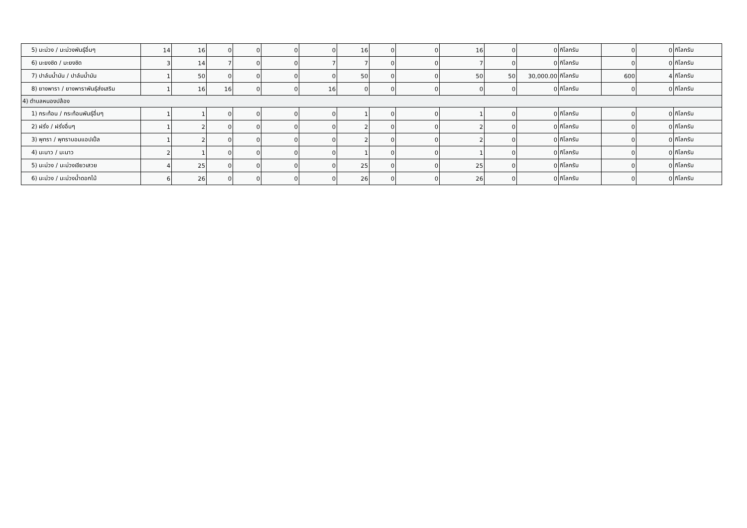| 5) มะม่วง / มะม่วงพันธุ์อื่นๆ | 14 | 16 | 0 | 0 | 0 | 0 | 16 | 0 | 0 | 16 | 0 | 0 | กิโลกรัม | 0 | 0 | กิโลกรัม |
| 6) มะยงชิด / มะยงชิด | 3 | 14 | 7 | 0 | 0 | 7 | 7 | 0 | 0 | 7 | 0 | 0 | กิโลกรัม | 0 | 0 | กิโลกรัม |
| 7) ปาล์มน้ำมัน / ปาล์มน้ำมัน | 1 | 50 | 0 | 0 | 0 | 0 | 50 | 0 | 0 | 50 | 50 | 30,000.00 | กิโลกรัม | 600 | 4 | กิโลกรัม |
| 8) ยางพารา / ยางพาราพันธุ์ส่งเสริม | 1 | 16 | 16 | 0 | 0 | 16 | 0 | 0 | 0 | 0 | 0 | 0 | กิโลกรัม | 0 | 0 | กิโลกรัม |
| 4) ตำบลหนองปล้อง | | | | | | | | | | | | | | | | |
| 1) กระท้อน / กระท้อนพันธุ์อื่นๆ | 1 | 1 | 0 | 0 | 0 | 0 | 1 | 0 | 0 | 1 | 0 | 0 | กิโลกรัม | 0 | 0 | กิโลกรัม |
| 2) ฝรั่ง / ฝรั่งอื่นๆ | 1 | 2 | 0 | 0 | 0 | 0 | 2 | 0 | 0 | 2 | 0 | 0 | กิโลกรัม | 0 | 0 | กิโลกรัม |
| 3) พุทรา / พุทราบอมแอปเปิ้ล | 1 | 2 | 0 | 0 | 0 | 0 | 2 | 0 | 0 | 2 | 0 | 0 | กิโลกรัม | 0 | 0 | กิโลกรัม |
| 4) มะนาว / มะนาว | 2 | 1 | 0 | 0 | 0 | 0 | 1 | 0 | 0 | 1 | 0 | 0 | กิโลกรัม | 0 | 0 | กิโลกรัม |
| 5) มะม่วง / มะม่วงเขียวเสวย | 4 | 25 | 0 | 0 | 0 | 0 | 25 | 0 | 0 | 25 | 0 | 0 | กิโลกรัม | 0 | 0 | กิโลกรัม |
| 6) มะม่วง / มะม่วงน้ำดอกไม้ | 6 | 26 | 0 | 0 | 0 | 0 | 26 | 0 | 0 | 26 | 0 | 0 | กิโลกรัม | 0 | 0 | กิโลกรัม |